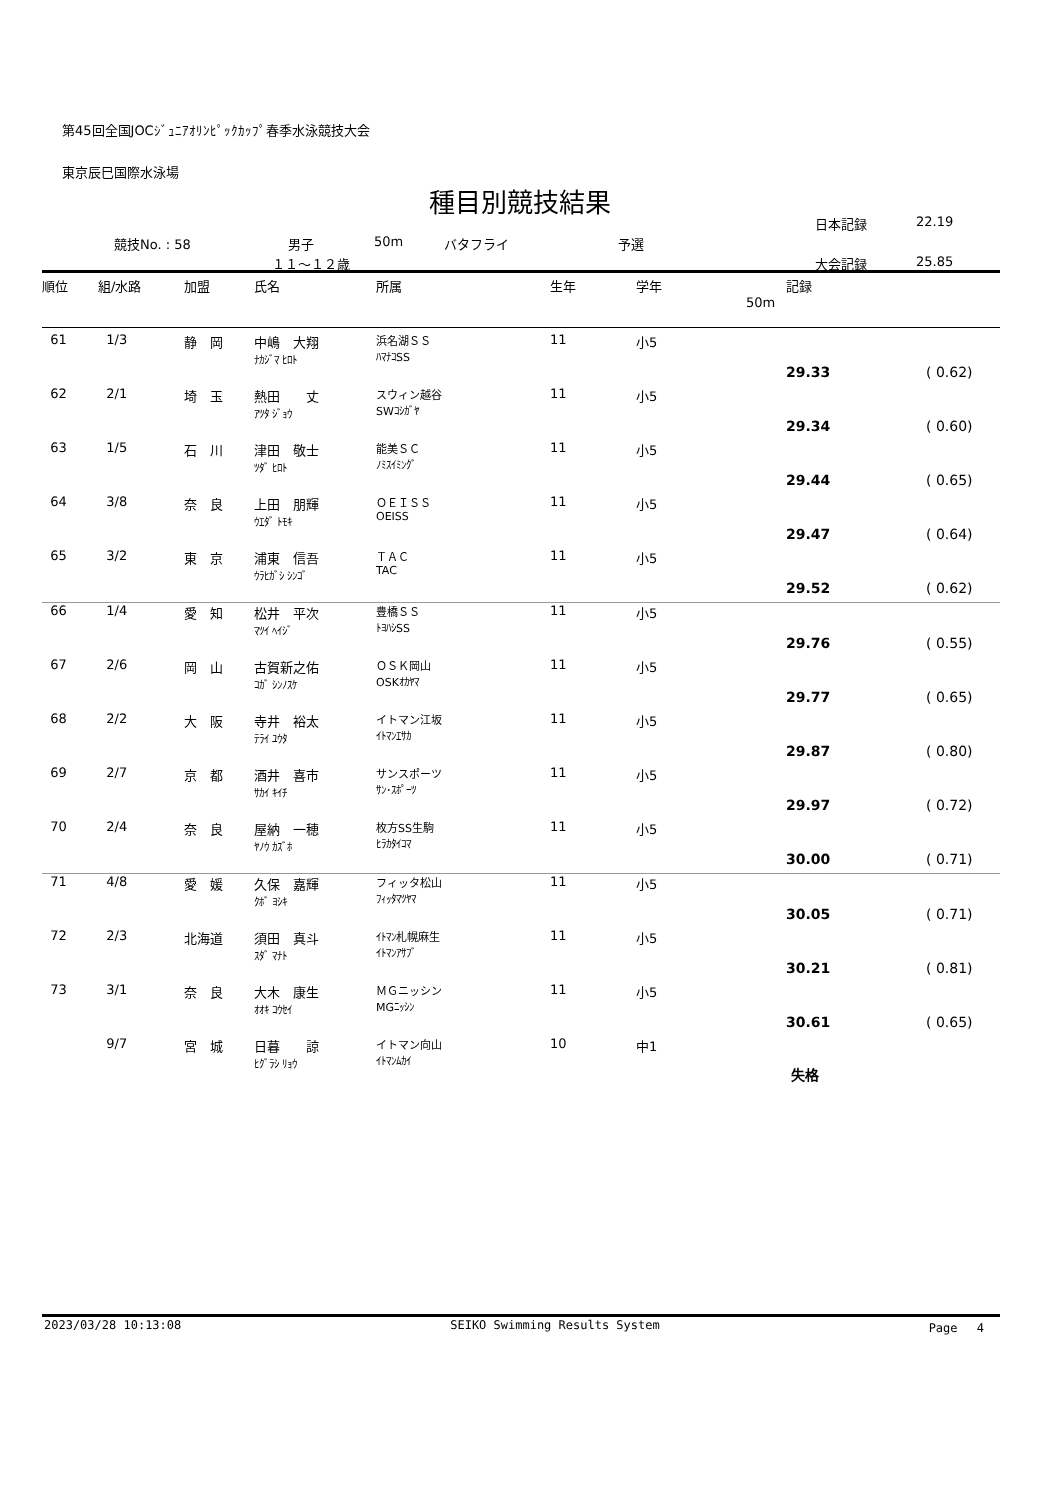第45回全国JOCｼﾞｭﾆｱｵﾘﾝﾋﾟｯｸｶｯﾌﾟ春季水泳競技大会
東京辰巳国際水泳場
種目別競技結果
日本記録 22.19
競技No. : 58 男子 50m バタフライ 予選
１１～１２歳 大会記録 25.85
| 順位 | 組/水路 | 加盟 | 氏名 | 所属 | 生年 | 学年 | 記録 50m | |
| --- | --- | --- | --- | --- | --- | --- | --- | --- |
| 61 | 1/3 | 静 岡 | 中嶋 大翔 ﾅｶｼﾞﾏ ﾋﾛﾄ | 浜名湖ＳＳ ﾊﾏﾅｺSS | 11 | 小5 | 29.33 | ( 0.62) |
| 62 | 2/1 | 埼 玉 | 熱田 丈 ｱﾂﾀ ｼﾞｮｳ | スウィン越谷 SWｺｼｶﾞﾔ | 11 | 小5 | 29.34 | ( 0.60) |
| 63 | 1/5 | 石 川 | 津田 敬士 ﾂﾀﾞ ﾋﾛﾄ | 能美ＳＣ ﾉﾐｽｲﾐﾝｸﾞ | 11 | 小5 | 29.44 | ( 0.65) |
| 64 | 3/8 | 奈 良 | 上田 朋輝 ｳｴﾀﾞ ﾄﾓｷ | ＯＥＩＳＳ OEISS | 11 | 小5 | 29.47 | ( 0.64) |
| 65 | 3/2 | 東 京 | 浦東 信吾 ｳﾗﾋｶﾞｼ ｼﾝｺﾞ | ＴＡＣ TAC | 11 | 小5 | 29.52 | ( 0.62) |
| 66 | 1/4 | 愛 知 | 松井 平次 ﾏﾂｲ ﾍｲｼﾞ | 豊橋ＳＳ ﾄﾖﾊｼSS | 11 | 小5 | 29.76 | ( 0.55) |
| 67 | 2/6 | 岡 山 | 古賀新之佑 ｺｶﾞ ｼﾝﾉｽｹ | ＯＳＫ岡山 OSKｵｶﾔﾏ | 11 | 小5 | 29.77 | ( 0.65) |
| 68 | 2/2 | 大 阪 | 寺井 裕太 ﾃﾗｲ ﾕｳﾀ | イトマン江坂 ｲﾄﾏﾝｴｻｶ | 11 | 小5 | 29.87 | ( 0.80) |
| 69 | 2/7 | 京 都 | 酒井 喜市 ｻｶｲ ｷｲﾁ | サンスポーツ ｻﾝ･ｽﾎﾟｰﾂ | 11 | 小5 | 29.97 | ( 0.72) |
| 70 | 2/4 | 奈 良 | 屋納 一穂 ﾔﾉｳ ｶｽﾞﾎ | 枚方SS生駒 ﾋﾗｶﾀｲｺﾏ | 11 | 小5 | 30.00 | ( 0.71) |
| 71 | 4/8 | 愛 媛 | 久保 嘉輝 ｸﾎﾞ ﾖｼｷ | フィッタ松山 ﾌｨｯﾀﾏﾂﾔﾏ | 11 | 小5 | 30.05 | ( 0.71) |
| 72 | 2/3 | 北海道 | 須田 真斗 ｽﾀﾞ ﾏﾅﾄ | ｲﾄﾏﾝ札幌麻生 ｲﾄﾏﾝｱｻﾌﾞ | 11 | 小5 | 30.21 | ( 0.81) |
| 73 | 3/1 | 奈 良 | 大木 康生 ｵｵｷ ｺｳｾｲ | ＭＧニッシン MGﾆｯｼﾝ | 11 | 小5 | 30.61 | ( 0.65) |
| | 9/7 | 宮 城 | 日暮 諒 ﾋｸﾞﾗｼ ﾘｮｳ | イトマン向山 ｲﾄﾏﾝﾑｶｲ | 10 | 中1 | 失格 | |
2023/03/28 10:13:08 SEIKO Swimming Results System Page　 4